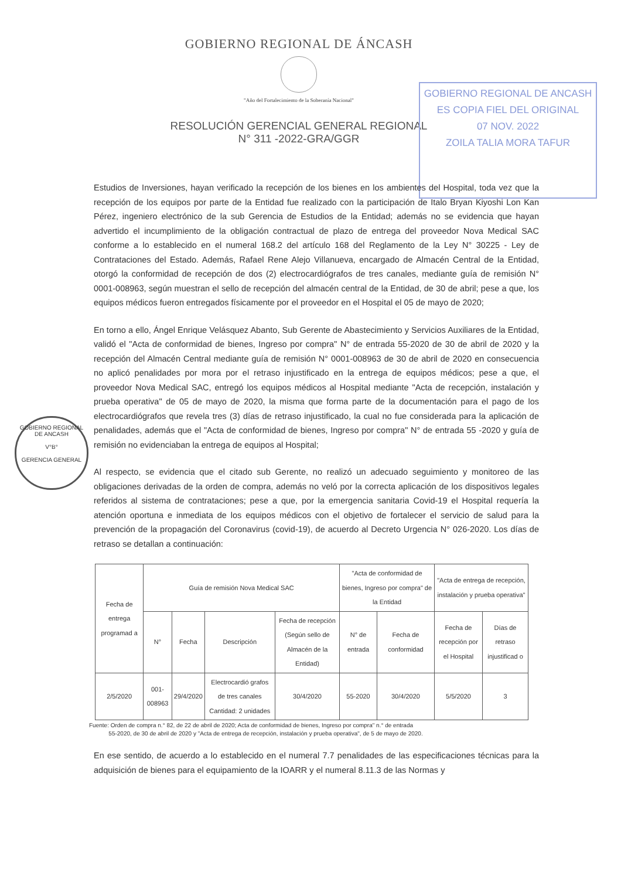GOBIERNO REGIONAL DE ÁNCASH
"Año del Fortalecimiento de la Soberanía Nacional"
RESOLUCIÓN GERENCIAL GENERAL REGIONAL
N° 311 -2022-GRA/GGR
GOBIERNO REGIONAL DE ANCASH
ES COPIA FIEL DEL ORIGINAL
07 NOV. 2022
ZOILA TALIA MORA TAFUR
GOBIERNO REGIONAL DE ANCASH
V°B°
GERENCIA GENERAL
Estudios de Inversiones, hayan verificado la recepción de los bienes en los ambientes del Hospital, toda vez que la recepción de los equipos por parte de la Entidad fue realizado con la participación de Italo Bryan Kiyoshi Lon Kan Pérez, ingeniero electrónico de la sub Gerencia de Estudios de la Entidad; además no se evidencia que hayan advertido el incumplimiento de la obligación contractual de plazo de entrega del proveedor Nova Medical SAC conforme a lo establecido en el numeral 168.2 del artículo 168 del Reglamento de la Ley N° 30225 - Ley de Contrataciones del Estado. Además, Rafael Rene Alejo Villanueva, encargado de Almacén Central de la Entidad, otorgó la conformidad de recepción de dos (2) electrocardiógrafos de tres canales, mediante guía de remisión N° 0001-008963, según muestran el sello de recepción del almacén central de la Entidad, de 30 de abril; pese a que, los equipos médicos fueron entregados físicamente por el proveedor en el Hospital el 05 de mayo de 2020;
En torno a ello, Ángel Enrique Velásquez Abanto, Sub Gerente de Abastecimiento y Servicios Auxiliares de la Entidad, validó el "Acta de conformidad de bienes, Ingreso por compra" N° de entrada 55-2020 de 30 de abril de 2020 y la recepción del Almacén Central mediante guía de remisión N° 0001-008963 de 30 de abril de 2020 en consecuencia no aplicó penalidades por mora por el retraso injustificado en la entrega de equipos médicos; pese a que, el proveedor Nova Medical SAC, entregó los equipos médicos al Hospital mediante "Acta de recepción, instalación y prueba operativa" de 05 de mayo de 2020, la misma que forma parte de la documentación para el pago de los electrocardiógrafos que revela tres (3) días de retraso injustificado, la cual no fue considerada para la aplicación de penalidades, además que el "Acta de conformidad de bienes, Ingreso por compra" N° de entrada 55 -2020 y guía de remisión no evidenciaban la entrega de equipos al Hospital;
Al respecto, se evidencia que el citado sub Gerente, no realizó un adecuado seguimiento y monitoreo de las obligaciones derivadas de la orden de compra, además no veló por la correcta aplicación de los dispositivos legales referidos al sistema de contrataciones; pese a que, por la emergencia sanitaria Covid-19 el Hospital requería la atención oportuna e inmediata de los equipos médicos con el objetivo de fortalecer el servicio de salud para la prevención de la propagación del Coronavirus (covid-19), de acuerdo al Decreto Urgencia N° 026-2020. Los días de retraso se detallan a continuación:
| Fecha de entrega programad a | Guía de remisión Nova Medical SAC | | | | "Acta de conformidad de bienes, Ingreso por compra" de la Entidad | | "Acta de entrega de recepción, instalación y prueba operativa" | |
| --- | --- | --- | --- | --- | --- | --- | --- | --- |
| | N° | Fecha | Descripción | Fecha de recepción (Según sello de Almacén de la Entidad) | N° de entrada | Fecha de conformidad | Fecha de recepción por el Hospital | Días de retraso injustificad o |
| 2/5/2020 | 001-008963 | 29/4/2020 | Electrocardió grafos de tres canales Cantidad: 2 unidades | 30/4/2020 | 55-2020 | 30/4/2020 | 5/5/2020 | 3 |
Fuente: Orden de compra n.° 82, de 22 de abril de 2020; Acta de conformidad de bienes, Ingreso por compra" n.° de entrada
55-2020, de 30 de abril de 2020 y "Acta de entrega de recepción, instalación y prueba operativa", de 5 de mayo de 2020.
En ese sentido, de acuerdo a lo establecido en el numeral 7.7 penalidades de las especificaciones técnicas para la adquisición de bienes para el equipamiento de la IOARR y el numeral 8.11.3 de las Normas y